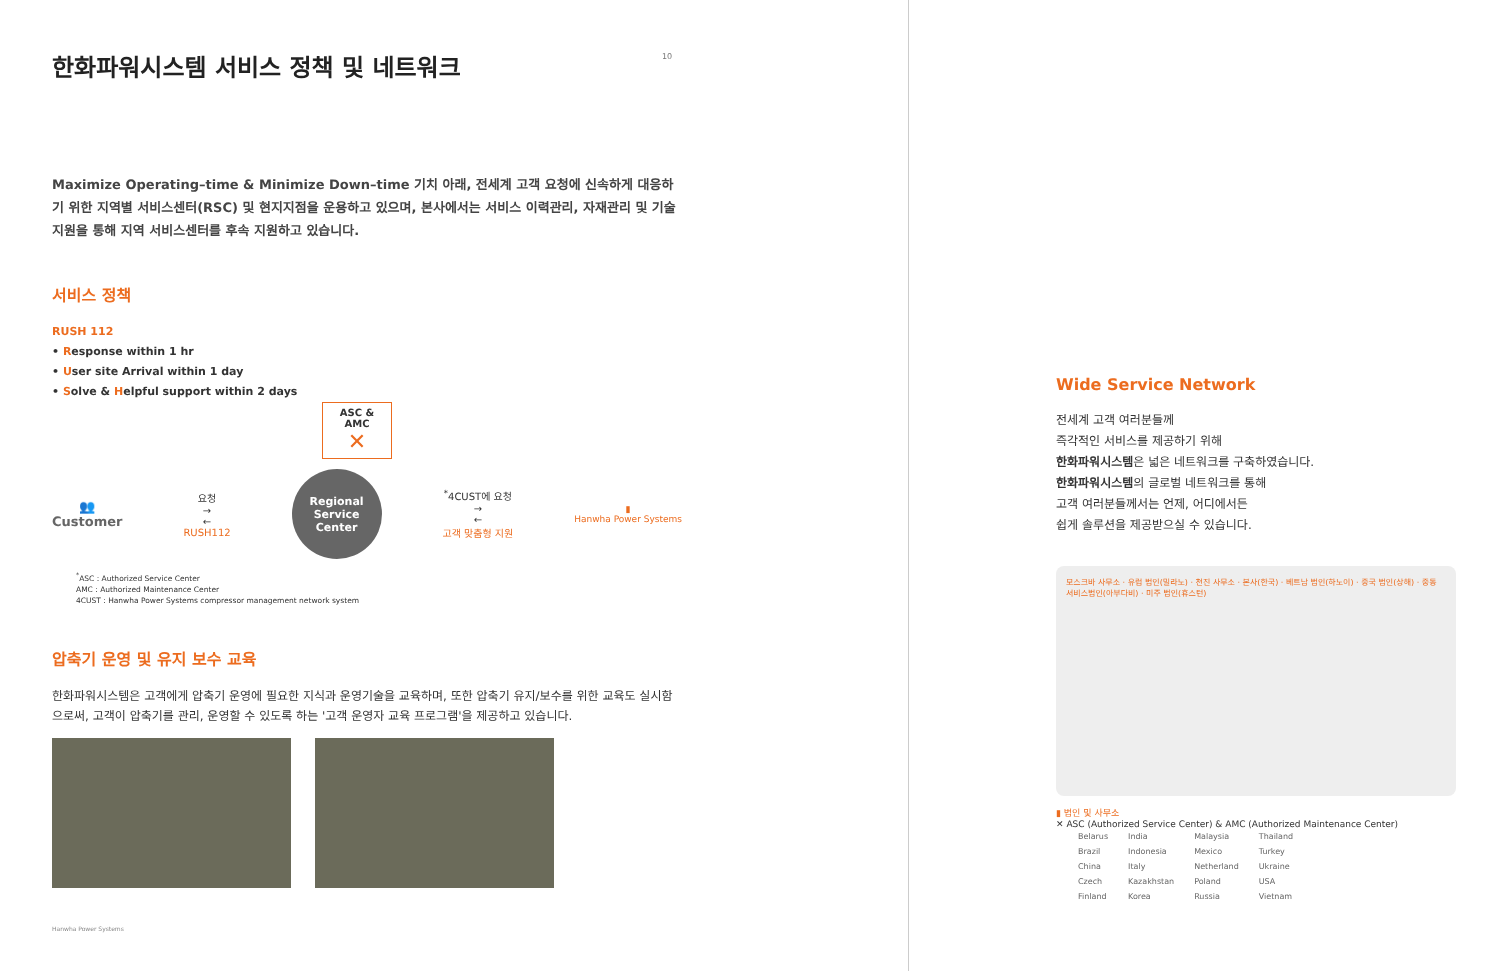한화파워시스템 서비스 정책 및 네트워크
Maximize Operating–time & Minimize Down–time 기치 아래, 전세계 고객 요청에 신속하게 대응하기 위한 지역별 서비스센터(RSC) 및 현지지점을 운용하고 있으며, 본사에서는 서비스 이력관리, 자재관리 및 기술 지원을 통해 지역 서비스센터를 후속 지원하고 있습니다.
서비스 정책
RUSH 112
• Response within 1 hr
• User site Arrival within 1 day
• Solve & Helpful support within 2 days
ASC & AMC
✕
👥
Customer
요청
→
←
RUSH112
Regional
Service
Center
<sup>*</sup> 4CUST에 요청
→
←
고객 맞춤형 지원
▮
Hanwha Power Systems
<sup>*</sup> ASC : Authorized Service Center
AMC : Authorized Maintenance Center
4CUST : Hanwha Power Systems compressor management network system
압축기 운영 및 유지 보수 교육
한화파워시스템은 고객에게 압축기 운영에 필요한 지식과 운영기술을 교육하며, 또한 압축기 유지/보수를 위한 교육도 실시함으로써, 고객이 압축기를 관리, 운영할 수 있도록 하는 '고객 운영자 교육 프로그램'을 제공하고 있습니다.
10
Hanwha Power Systems
Wide Service Network
전세계 고객 여러분들께
즉각적인 서비스를 제공하기 위해
한화파워시스템은 넓은 네트워크를 구축하였습니다.
한화파워시스템의 글로벌 네트워크를 통해
고객 여러분들께서는 언제, 어디에서든
쉽게 솔루션을 제공받으실 수 있습니다.
모스크바 사무소 · 유럽 법인(밀라노) · 천진 사무소 · 본사(한국) · 베트남 법인(하노이) · 중국 법인(상해) · 중동 서비스법인(아부다비) · 미주 법인(휴스턴)
▮ 법인 및 사무소
✕ ASC (Authorized Service Center) & AMC (Authorized Maintenance Center)
| Belarus | India | Malaysia | Thailand |
| Brazil | Indonesia | Mexico | Turkey |
| China | Italy | Netherland | Ukraine |
| Czech | Kazakhstan | Poland | USA |
| Finland | Korea | Russia | Vietnam |